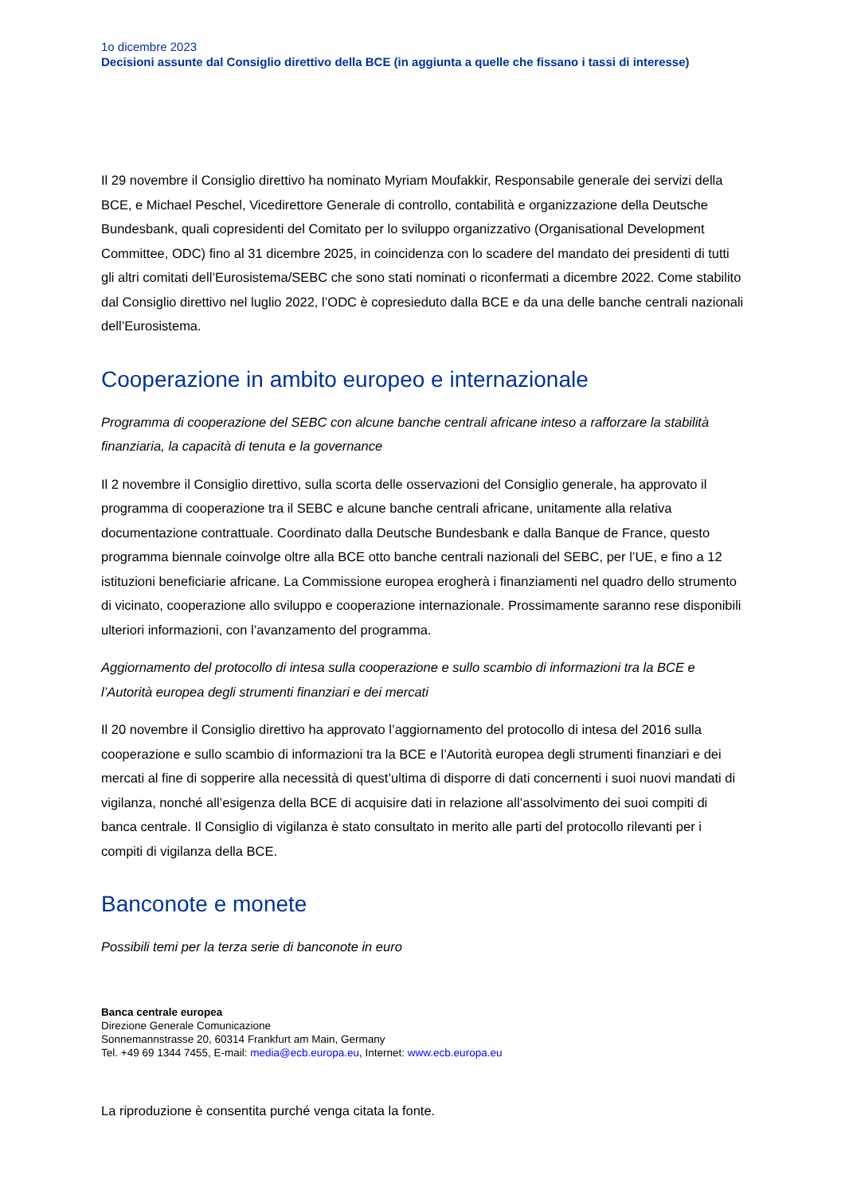1o dicembre 2023
Decisioni assunte dal Consiglio direttivo della BCE (in aggiunta a quelle che fissano i tassi di interesse)
Il 29 novembre il Consiglio direttivo ha nominato Myriam Moufakkir, Responsabile generale dei servizi della BCE, e Michael Peschel, Vicedirettore Generale di controllo, contabilità e organizzazione della Deutsche Bundesbank, quali copresidenti del Comitato per lo sviluppo organizzativo (Organisational Development Committee, ODC) fino al 31 dicembre 2025, in coincidenza con lo scadere del mandato dei presidenti di tutti gli altri comitati dell’Eurosistema/SEBC che sono stati nominati o riconfermati a dicembre 2022. Come stabilito dal Consiglio direttivo nel luglio 2022, l’ODC è copresieduto dalla BCE e da una delle banche centrali nazionali dell’Eurosistema.
Cooperazione in ambito europeo e internazionale
Programma di cooperazione del SEBC con alcune banche centrali africane inteso a rafforzare la stabilità finanziaria, la capacità di tenuta e la governance
Il 2 novembre il Consiglio direttivo, sulla scorta delle osservazioni del Consiglio generale, ha approvato il programma di cooperazione tra il SEBC e alcune banche centrali africane, unitamente alla relativa documentazione contrattuale. Coordinato dalla Deutsche Bundesbank e dalla Banque de France, questo programma biennale coinvolge oltre alla BCE otto banche centrali nazionali del SEBC, per l’UE, e fino a 12 istituzioni beneficiarie africane. La Commissione europea erogherà i finanziamenti nel quadro dello strumento di vicinato, cooperazione allo sviluppo e cooperazione internazionale. Prossimamente saranno rese disponibili ulteriori informazioni, con l’avanzamento del programma.
Aggiornamento del protocollo di intesa sulla cooperazione e sullo scambio di informazioni tra la BCE e l’Autorità europea degli strumenti finanziari e dei mercati
Il 20 novembre il Consiglio direttivo ha approvato l’aggiornamento del protocollo di intesa del 2016 sulla cooperazione e sullo scambio di informazioni tra la BCE e l’Autorità europea degli strumenti finanziari e dei mercati al fine di sopperire alla necessità di quest’ultima di disporre di dati concernenti i suoi nuovi mandati di vigilanza, nonché all’esigenza della BCE di acquisire dati in relazione all’assolvimento dei suoi compiti di banca centrale. Il Consiglio di vigilanza è stato consultato in merito alle parti del protocollo rilevanti per i compiti di vigilanza della BCE.
Banconote e monete
Possibili temi per la terza serie di banconote in euro
Banca centrale europea
Direzione Generale Comunicazione
Sonnemannstrasse 20, 60314 Frankfurt am Main, Germany
Tel. +49 69 1344 7455, E-mail: media@ecb.europa.eu, Internet: www.ecb.europa.eu
La riproduzione è consentita purché venga citata la fonte.